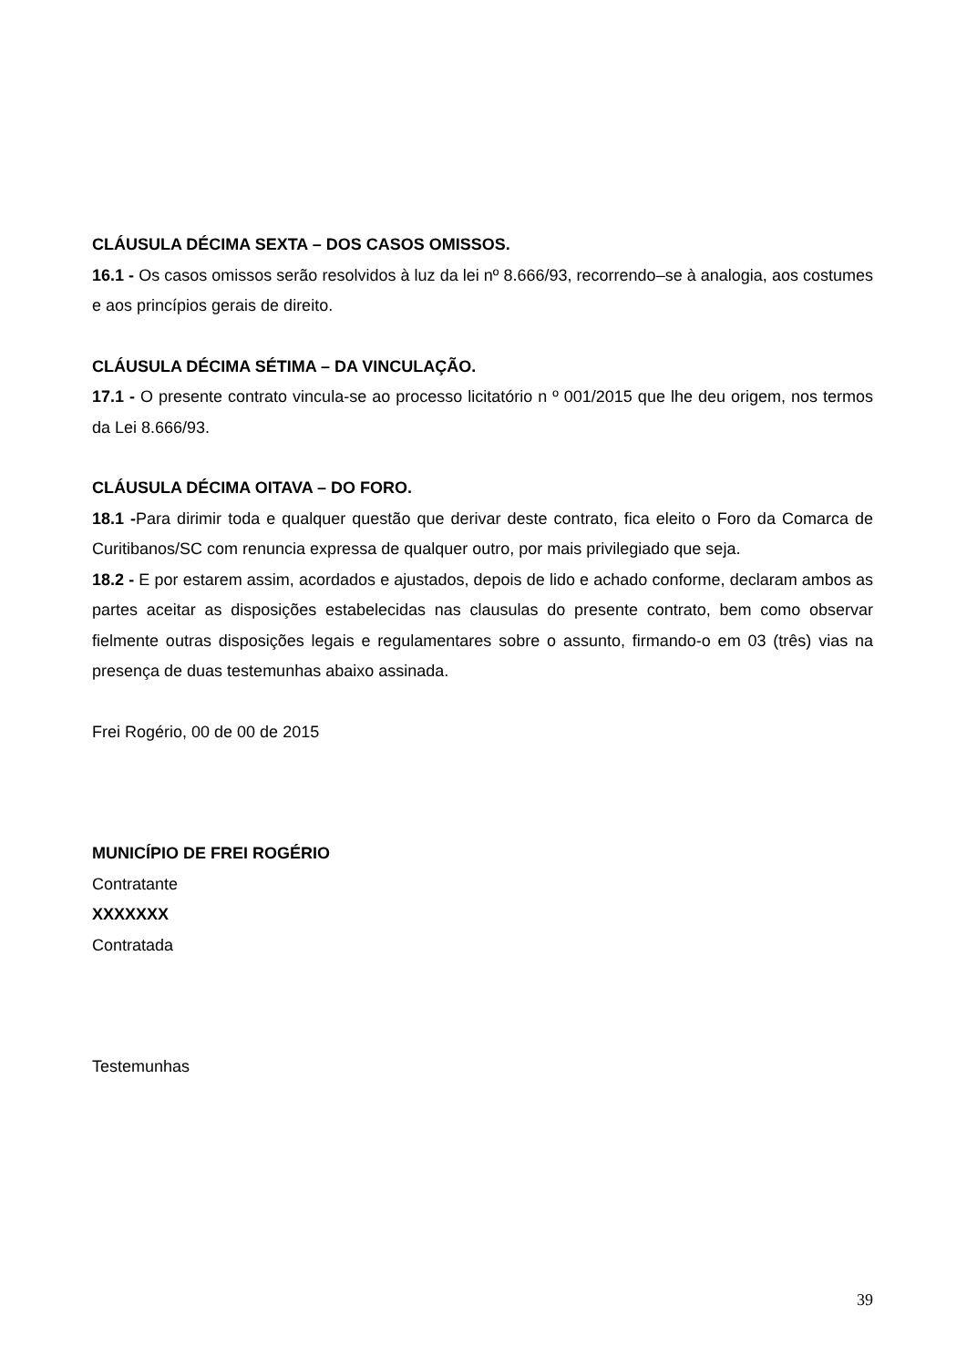CLÁUSULA DÉCIMA SEXTA – DOS CASOS OMISSOS.
16.1 - Os casos omissos serão resolvidos à luz da lei nº 8.666/93, recorrendo–se à analogia, aos costumes e aos princípios gerais de direito.
CLÁUSULA DÉCIMA SÉTIMA – DA VINCULAÇÃO.
17.1 - O presente contrato vincula-se ao processo licitatório n º 001/2015 que lhe deu origem, nos termos da Lei 8.666/93.
CLÁUSULA DÉCIMA OITAVA – DO FORO.
18.1 -Para dirimir toda e qualquer questão que derivar deste contrato, fica eleito o Foro da Comarca de Curitibanos/SC com renuncia expressa de qualquer outro, por mais privilegiado que seja.
18.2 - E por estarem assim, acordados e ajustados, depois de lido e achado conforme, declaram ambos as partes aceitar as disposições estabelecidas nas clausulas do presente contrato, bem como observar fielmente outras disposições legais e regulamentares sobre o assunto, firmando-o em 03 (três) vias na presença de duas testemunhas abaixo assinada.
Frei Rogério, 00 de 00 de 2015
MUNICÍPIO DE FREI ROGÉRIO
Contratante
XXXXXXX
Contratada
Testemunhas
39